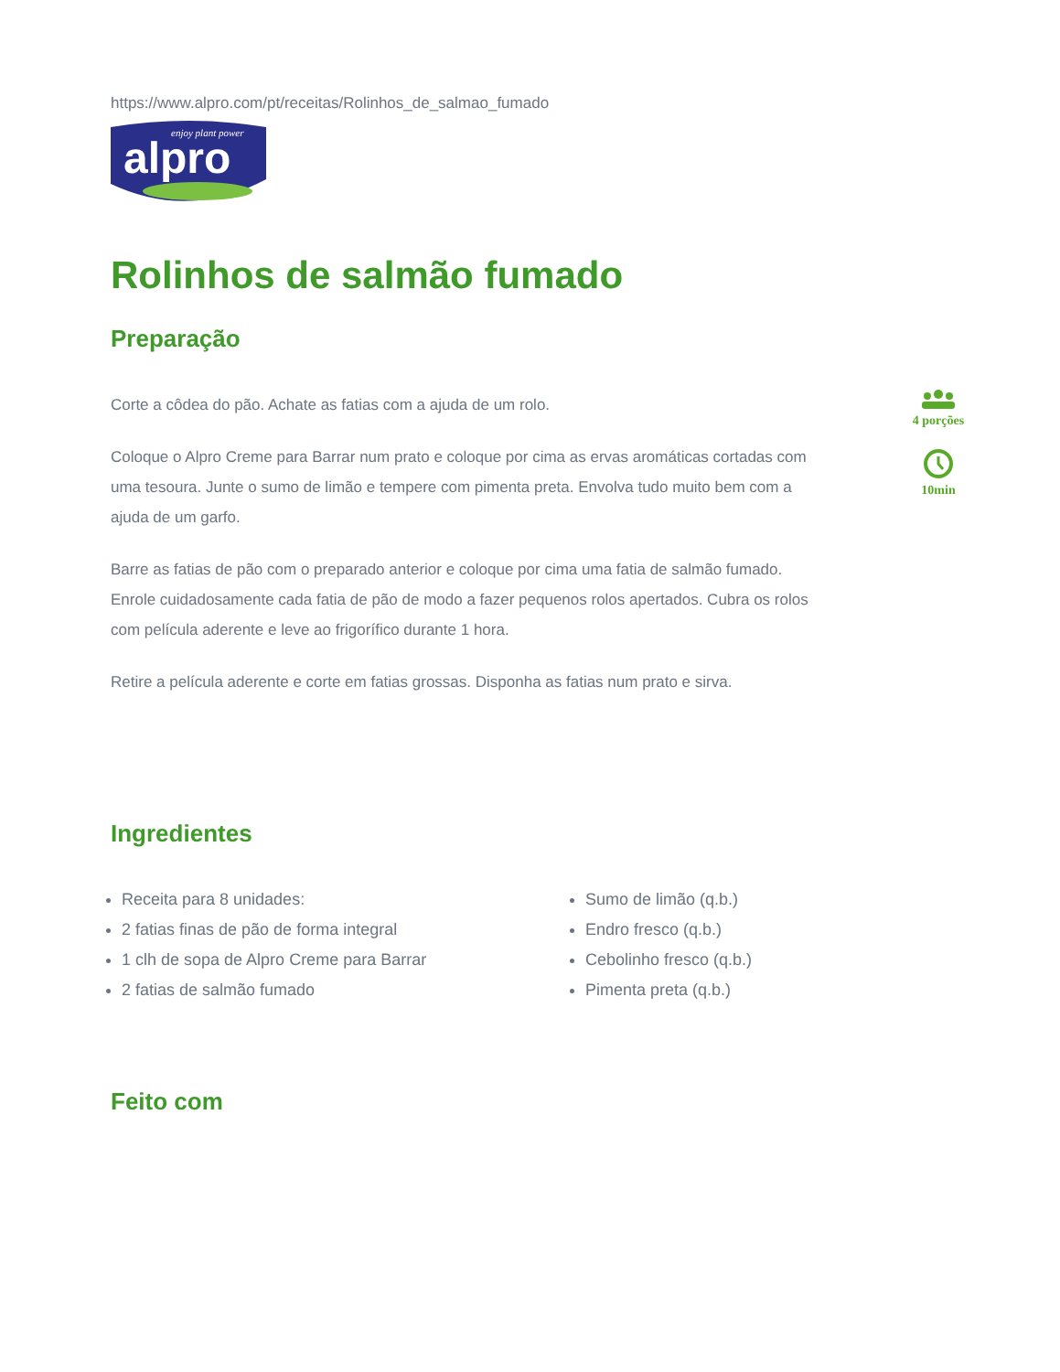https://www.alpro.com/pt/receitas/Rolinhos_de_salmao_fumado
enjoy plant power
alpro
Rolinhos de salmão fumado
Preparação
Corte a côdea do pão. Achate as fatias com a ajuda de um rolo.
Coloque o Alpro Creme para Barrar num prato e coloque por cima as ervas aromáticas cortadas com uma tesoura. Junte o sumo de limão e tempere com pimenta preta. Envolva tudo muito bem com a ajuda de um garfo.
Barre as fatias de pão com o preparado anterior e coloque por cima uma fatia de salmão fumado. Enrole cuidadosamente cada fatia de pão de modo a fazer pequenos rolos apertados. Cubra os rolos com película aderente e leve ao frigorífico durante 1 hora.
Retire a película aderente e corte em fatias grossas. Disponha as fatias num prato e sirva.
4 porções
10min
Ingredientes
Receita para 8 unidades:
2 fatias finas de pão de forma integral
1 clh de sopa de Alpro Creme para Barrar
2 fatias de salmão fumado
Sumo de limão (q.b.)
Endro fresco (q.b.)
Cebolinho fresco (q.b.)
Pimenta preta (q.b.)
Feito com